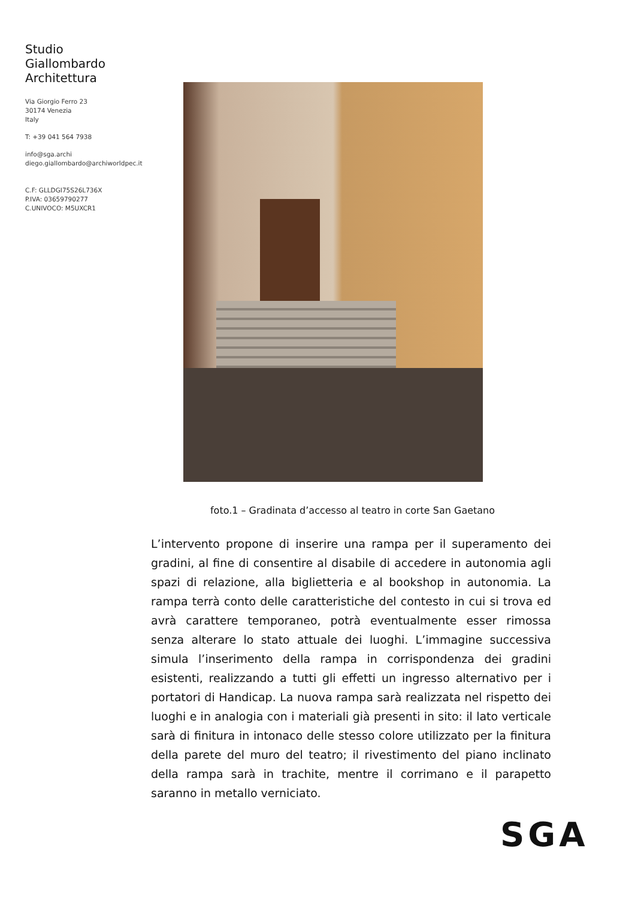Studio
Giallombardo
Architettura
Via Giorgio Ferro 23
30174 Venezia
Italy
T: +39 041 564 7938
info@sga.archi
diego.giallombardo@archiworldpec.it
C.F: GLLDGI75S26L736X
P.IVA: 03659790277
C.UNIVOCO: M5UXCR1
foto.1 – Gradinata d’accesso al teatro in corte San Gaetano
L’intervento propone di inserire una rampa per il superamento dei gradini, al fine di consentire al disabile di accedere in autonomia agli spazi di relazione, alla biglietteria e al bookshop in autonomia. La rampa terrà conto delle caratteristiche del contesto in cui si trova ed avrà carattere temporaneo, potrà eventualmente esser rimossa senza alterare lo stato attuale dei luoghi. L’immagine successiva simula l’inserimento della rampa in corrispondenza dei gradini esistenti, realizzando a tutti gli effetti un ingresso alternativo per i portatori di Handicap. La nuova rampa sarà realizzata nel rispetto dei luoghi e in analogia con i materiali già presenti in sito: il lato verticale sarà di finitura in intonaco delle stesso colore utilizzato per la finitura della parete del muro del teatro; il rivestimento del piano inclinato della rampa sarà in trachite, mentre il corrimano e il parapetto saranno in metallo verniciato.
SGA